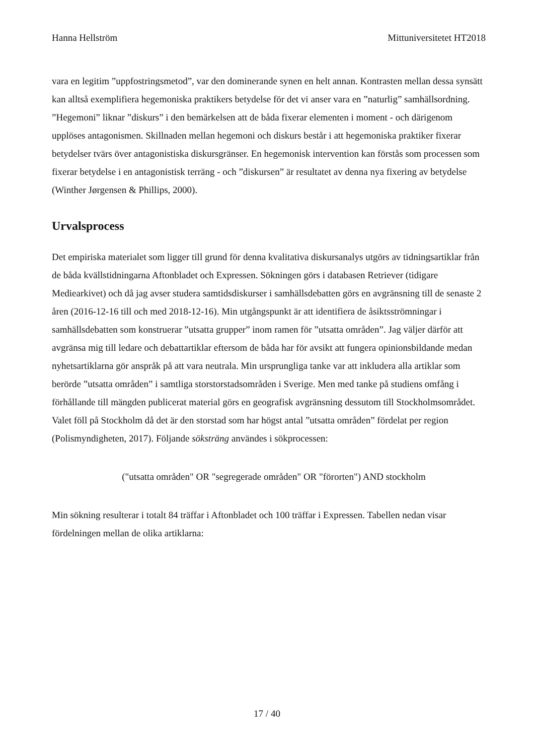Hanna Hellström Mittuniversitetet HT2018
vara en legitim ”uppfostringsmetod”, var den dominerande synen en helt annan. Kontrasten mellan dessa synsätt kan alltså exemplifiera hegemoniska praktikers betydelse för det vi anser vara en ”naturlig” samhällsordning. ”Hegemoni” liknar ”diskurs” i den bemärkelsen att de båda fixerar elementen i moment - och därigenom upplöses antagonismen. Skillnaden mellan hegemoni och diskurs består i att hegemoniska praktiker fixerar betydelser tvärs över antagonistiska diskursgränser. En hegemonisk intervention kan förstås som processen som fixerar betydelse i en antagonistisk terräng - och ”diskursen” är resultatet av denna nya fixering av betydelse (Winther Jørgensen & Phillips, 2000).
Urvalsprocess
Det empiriska materialet som ligger till grund för denna kvalitativa diskursanalys utgörs av tidningsartiklar från de båda kvällstidningarna Aftonbladet och Expressen. Sökningen görs i databasen Retriever (tidigare Mediearkivet) och då jag avser studera samtidsdiskurser i samhällsdebatten görs en avgränsning till de senaste 2 åren (2016-12-16 till och med 2018-12-16). Min utgångspunkt är att identifiera de åsiktsströmningar i samhällsdebatten som konstruerar ”utsatta grupper” inom ramen för ”utsatta områden”. Jag väljer därför att avgränsa mig till ledare och debattartiklar eftersom de båda har för avsikt att fungera opinionsbildande medan nyhetsartiklarna gör anspråk på att vara neutrala. Min ursprungliga tanke var att inkludera alla artiklar som berörde ”utsatta områden” i samtliga storstorstadsområden i Sverige. Men med tanke på studiens omfång i förhållande till mängden publicerat material görs en geografisk avgränsning dessutom till Stockholmsområdet. Valet föll på Stockholm då det är den storstad som har högst antal ”utsatta områden” fördelat per region (Polismyndigheten, 2017). Följande söksträng användes i sökprocessen:
("utsatta områden" OR "segregerade områden" OR "förorten") AND stockholm
Min sökning resulterar i totalt 84 träffar i Aftonbladet och 100 träffar i Expressen. Tabellen nedan visar fördelningen mellan de olika artiklarna:
17 / 40